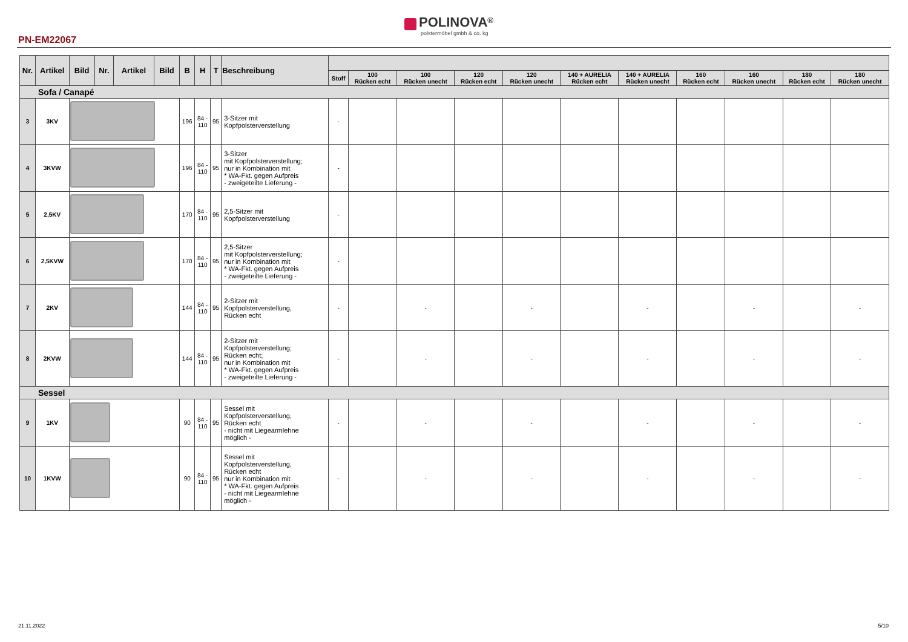PN-EM22067
POLINOVA<sup>®</sup>
polstermöbel gmbh & co. kg
| Nr. | Artikel | Bild | Nr. | Artikel | Bild | B | H | T | Beschreibung | | | | | | | | | | | |
| --- | --- | --- | --- | --- | --- | --- | --- | --- | --- | --- | --- | --- | --- | --- | --- | --- | --- | --- | --- | --- |
| | | | | | | | | | | Stoff | 100 Rücken echt | 100 Rücken unecht | 120 Rücken echt | 120 Rücken unecht | 140 + AURELIA Rücken echt | 140 + AURELIA Rücken unecht | 160 Rücken echt | 160 Rücken unecht | 180 Rücken echt | 180 Rücken unecht |
| Sofa / Canapé | | | | | | | | | | | | | | | | | | | | |
| 3 | 3KV | | | | | 196 | 84 - 110 | 95 | 3-Sitzer mit Kopfpolsterverstellung | - | | | | | | | | | | |
| 4 | 3KVW | | | | | 196 | 84 - 110 | 95 | 3-Sitzer mit Kopfpolsterverstellung; nur in Kombination mit * WA-Fkt. gegen Aufpreis - zweigeteilte Lieferung - | - | | | | | | | | | | |
| 5 | 2,5KV | | | | | 170 | 84 - 110 | 95 | 2,5-Sitzer mit Kopfpolsterverstellung | - | | | | | | | | | | |
| 6 | 2,5KVW | | | | | 170 | 84 - 110 | 95 | 2,5-Sitzer mit Kopfpolsterverstellung; nur in Kombination mit * WA-Fkt. gegen Aufpreis - zweigeteilte Lieferung - | - | | | | | | | | | | |
| 7 | 2KV | | | | | 144 | 84 - 110 | 95 | 2-Sitzer mit Kopfpolsterverstellung, Rücken echt | - | | - | | - | | - | | - | | - |
| 8 | 2KVW | | | | | 144 | 84 - 110 | 95 | 2-Sitzer mit Kopfpolsterverstellung; Rücken echt; nur in Kombination mit * WA-Fkt. gegen Aufpreis - zweigeteilte Lieferung - | - | | - | | - | | - | | - | | - |
| Sessel | | | | | | | | | | | | | | | | | | | | |
| 9 | 1KV | | | | | 90 | 84 - 110 | 95 | Sessel mit Kopfpolsterverstellung, Rücken echt - nicht mit Liegearmlehne möglich - | - | | - | | - | | - | | - | | - |
| 10 | 1KVW | | | | | 90 | 84 - 110 | 95 | Sessel mit Kopfpolsterverstellung, Rücken echt nur in Kombination mit * WA-Fkt. gegen Aufpreis - nicht mit Liegearmlehne möglich - | - | | - | | - | | - | | - | | - |
21.11.2022 5/10